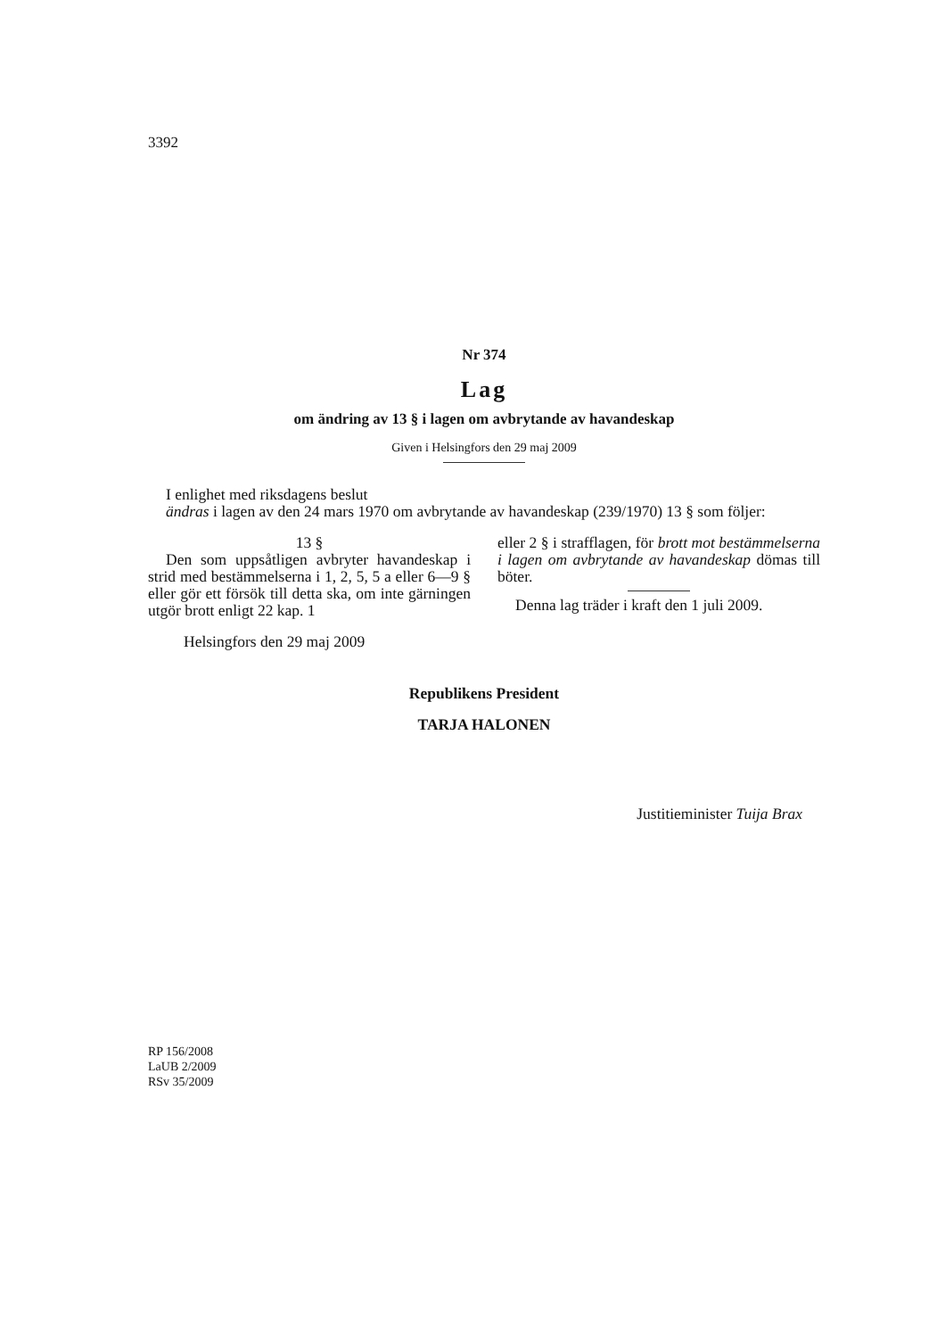3392
Nr 374
Lag
om ändring av 13 § i lagen om avbrytande av havandeskap
Given i Helsingfors den 29 maj 2009
I enlighet med riksdagens beslut
ändras i lagen av den 24 mars 1970 om avbrytande av havandeskap (239/1970) 13 § som följer:
13 §
Den som uppsåtligen avbryter havandeskap i strid med bestämmelserna i 1, 2, 5, 5 a eller 6—9 § eller gör ett försök till detta ska, om inte gärningen utgör brott enligt 22 kap. 1
eller 2 § i strafflagen, för brott mot bestämmelserna i lagen om avbrytande av havandeskap dömas till böter.
Denna lag träder i kraft den 1 juli 2009.
Helsingfors den 29 maj 2009
Republikens President
TARJA HALONEN
Justitieminister Tuija Brax
RP 156/2008
LaUB 2/2009
RSv 35/2009